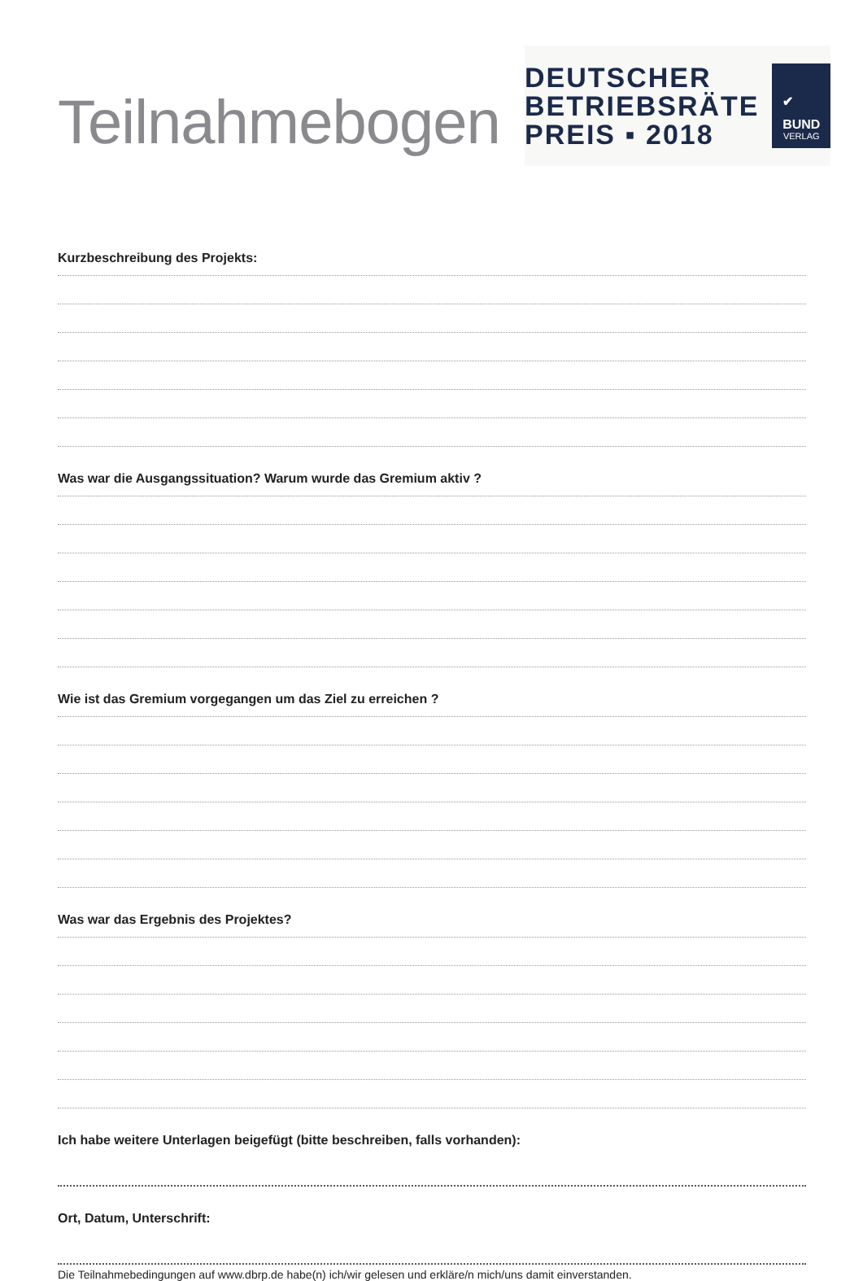Teilnahmebogen
DEUTSCHER
BETRIEBSRÄTE
PREIS ▪ 2018
✔
BUND
VERLAG
Kurzbeschreibung des Projekts:
Was war die Ausgangssituation? Warum wurde das Gremium aktiv ?
Wie ist das Gremium vorgegangen um das Ziel zu erreichen ?
Was war das Ergebnis des Projektes?
Ich habe weitere Unterlagen beigefügt (bitte beschreiben, falls vorhanden):
Ort, Datum, Unterschrift:
Die Teilnahmebedingungen auf www.dbrp.de habe(n) ich/wir gelesen und erkläre/n mich/uns damit einverstanden.